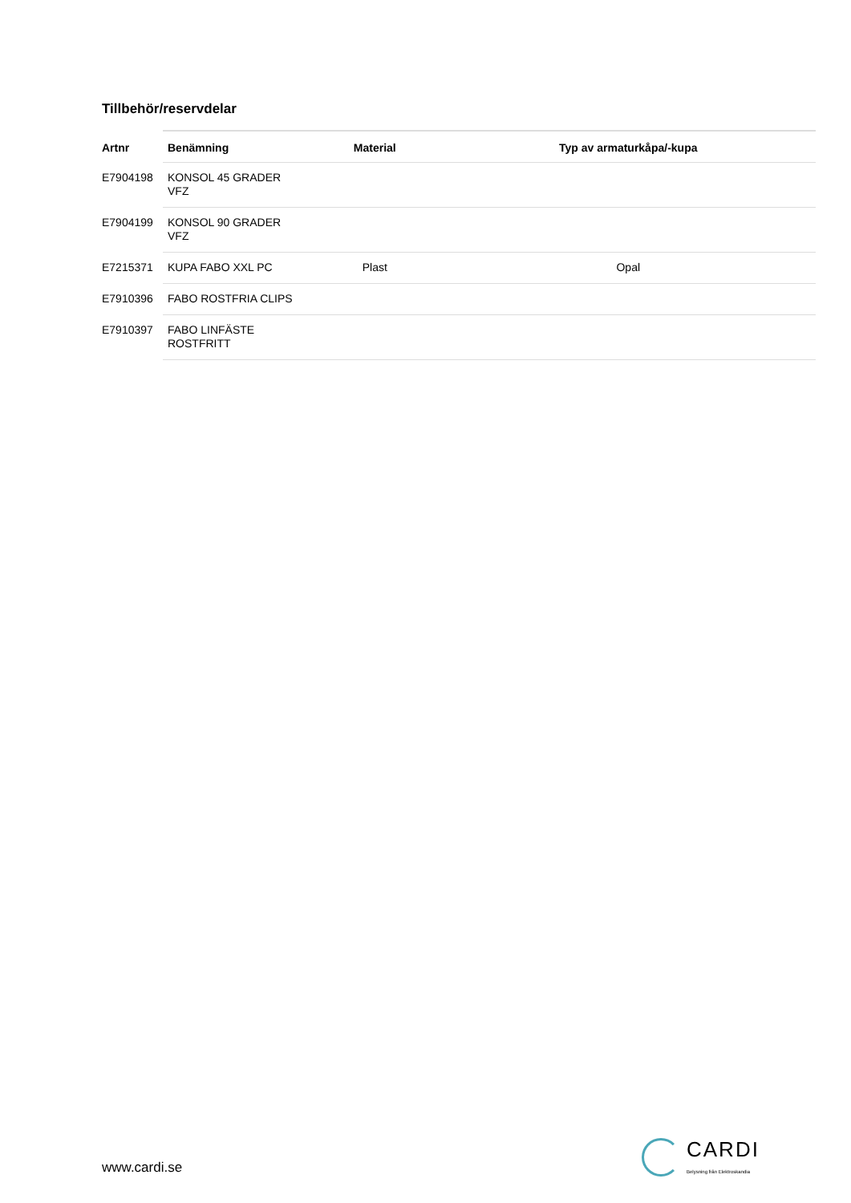Tillbehör/reservdelar
| Artnr | Benämning | Material | Typ av armaturkåpa/-kupa |
| --- | --- | --- | --- |
| E7904198 | KONSOL 45 GRADER VFZ | | |
| E7904199 | KONSOL 90 GRADER VFZ | | |
| E7215371 | KUPA FABO XXL PC | Plast | Opal |
| E7910396 | FABO ROSTFRIA CLIPS | | |
| E7910397 | FABO LINFÄSTE ROSTFRITT | | |
www.cardi.se
CARDI
Belysning från Elektroskandia